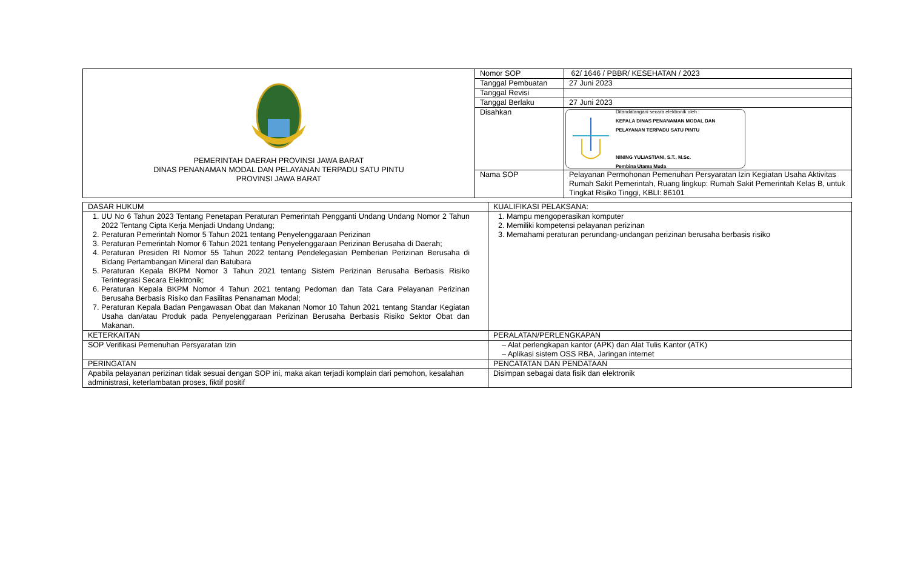| PEMERINTAH DAERAH PROVINSI JAWA BARAT DINAS PENANAMAN MODAL DAN PELAYANAN TERPADU SATU PINTU PROVINSI JAWA BARAT | Nomor SOP | 62/ 1646 / PBBR/ KESEHATAN / 2023 |
| | Tanggal Pembuatan | 27 Juni 2023 |
| | Tanggal Revisi | |
| | Tanggal Berlaku | 27 Juni 2023 |
| | Disahkan | Ditandatangani secara elektronik oleh : KEPALA DINAS PENANAMAN MODAL DAN PELAYANAN TERPADU SATU PINTU NINING YULIASTIANI, S.T., M.Sc. Pembina Utama Muda |
| | Nama SOP | Pelayanan Permohonan Pemenuhan Persyaratan Izin Kegiatan Usaha Aktivitas Rumah Sakit Pemerintah, Ruang lingkup: Rumah Sakit Pemerintah Kelas B, untuk Tingkat Risiko Tinggi, KBLI: 86101 |
| DASAR HUKUM | KUALIFIKASI PELAKSANA: |
| 1. UU No 6 Tahun 2023 Tentang Penetapan Peraturan Pemerintah Pengganti Undang Undang Nomor 2 Tahun 2022 Tentang Cipta Kerja Menjadi Undang Undang; 2. Peraturan Pemerintah Nomor 5 Tahun 2021 tentang Penyelenggaraan Perizinan 3. Peraturan Pemerintah Nomor 6 Tahun 2021 tentang Penyelenggaraan Perizinan Berusaha di Daerah; 4. Peraturan Presiden RI Nomor 55 Tahun 2022 tentang Pendelegasian Pemberian Perizinan Berusaha di Bidang Pertambangan Mineral dan Batubara 5. Peraturan Kepala BKPM Nomor 3 Tahun 2021 tentang Sistem Perizinan Berusaha Berbasis Risiko Terintegrasi Secara Elektronik; 6. Peraturan Kepala BKPM Nomor 4 Tahun 2021 tentang Pedoman dan Tata Cara Pelayanan Perizinan Berusaha Berbasis Risiko dan Fasilitas Penanaman Modal; 7. Peraturan Kepala Badan Pengawasan Obat dan Makanan Nomor 10 Tahun 2021 tentang Standar Kegiatan Usaha dan/atau Produk pada Penyelenggaraan Perizinan Berusaha Berbasis Risiko Sektor Obat dan Makanan. | 1. Mampu mengoperasikan komputer 2. Memiliki kompetensi pelayanan perizinan 3. Memahami peraturan perundang-undangan perizinan berusaha berbasis risiko |
| KETERKAITAN | PERALATAN/PERLENGKAPAN |
| SOP Verifikasi Pemenuhan Persyaratan Izin | – Alat perlengkapan kantor (APK) dan Alat Tulis Kantor (ATK) – Aplikasi sistem OSS RBA, Jaringan internet |
| PERINGATAN | PENCATATAN DAN PENDATAAN |
| Apabila pelayanan perizinan tidak sesuai dengan SOP ini, maka akan terjadi komplain dari pemohon, kesalahan administrasi, keterlambatan proses, fiktif positif | Disimpan sebagai data fisik dan elektronik |